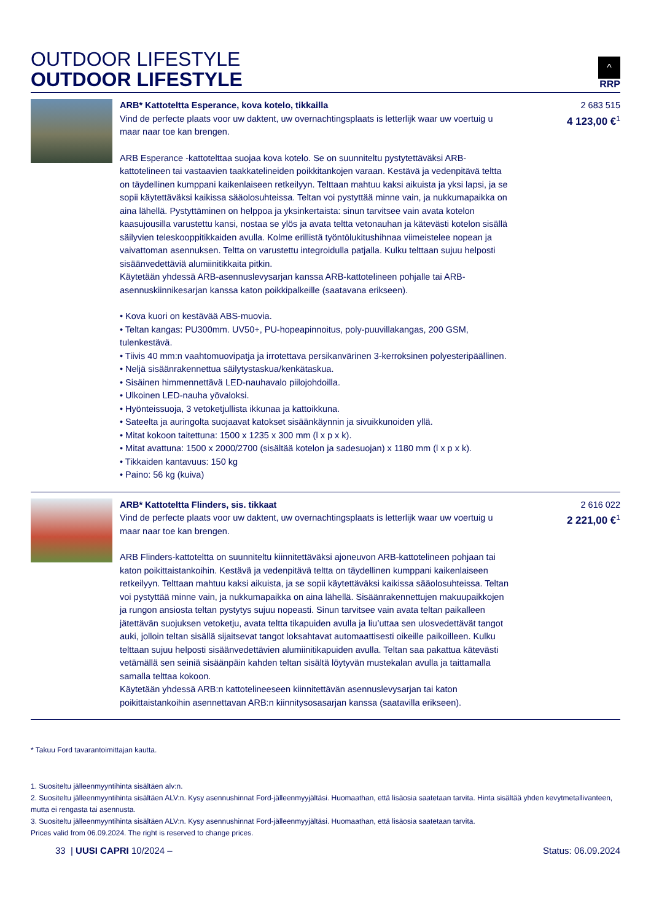OUTDOOR LIFESTYLE
OUTDOOR LIFESTYLE
^
RRP
| | ARB* Kattoteltta Esperance, kova kotelo, tikkailla Vind de perfecte plaats voor uw daktent, uw overnachtingsplaats is letterlijk waar uw voertuig u maar naar toe kan brengen. ARB Esperance -kattotelttaa suojaa kova kotelo. Se on suunniteltu pystytettäväksi ARB-kattotelineen tai vastaavien taakkatelineiden poikkitankojen varaan. Kestävä ja vedenpitävä teltta on täydellinen kumppani kaikenlaiseen retkeilyyn. Telttaan mahtuu kaksi aikuista ja yksi lapsi, ja se sopii käytettäväksi kaikissa sääolosuhteissa. Teltan voi pystyttää minne vain, ja nukkumapaikka on aina lähellä. Pystyttäminen on helppoa ja yksinkertaista: sinun tarvitsee vain avata kotelon kaasujousilla varustettu kansi, nostaa se ylös ja avata teltta vetonauhan ja kätevästi kotelon sisällä säilyvien teleskooppitikkaiden avulla. Kolme erillistä työntölukitushihnaa viimeistelee nopean ja vaivattoman asennuksen. Teltta on varustettu integroidulla patjalla. Kulku telttaan sujuu helposti sisäänvedettäviä alumiinitikkaita pitkin. Käytetään yhdessä ARB-asennuslevysarjan kanssa ARB-kattotelineen pohjalle tai ARB-asennuskiinnikesarjan kanssa katon poikkipalkeille (saatavana erikseen). • Kova kuori on kestävää ABS-muovia. • Teltan kangas: PU300mm. UV50+, PU-hopeapinnoitus, poly-puuvillakangas, 200 GSM, tulenkestävä. • Tiivis 40 mm:n vaahtomuovipatja ja irrotettava persikanvärinen 3-kerroksinen polyesteripäällinen. • Neljä sisäänrakennettua säilytystaskua/kenkätaskua. • Sisäinen himmennettävä LED-nauhavalo piilojohdoilla. • Ulkoinen LED-nauha yövaloksi. • Hyönteissuoja, 3 vetoketjullista ikkunaa ja kattoikkuna. • Sateelta ja auringolta suojaavat katokset sisäänkäynnin ja sivuikkunoiden yllä. • Mitat kokoon taitettuna: 1500 x 1235 x 300 mm (l x p x k). • Mitat avattuna: 1500 x 2000/2700 (sisältää kotelon ja sadesuojan) x 1180 mm (l x p x k). • Tikkaiden kantavuus: 150 kg • Paino: 56 kg (kuiva) | 2 683 515 4 123,00 €<sup>1</sup> |
| | ARB* Kattoteltta Flinders, sis. tikkaat Vind de perfecte plaats voor uw daktent, uw overnachtingsplaats is letterlijk waar uw voertuig u maar naar toe kan brengen. ARB Flinders-kattoteltta on suunniteltu kiinnitettäväksi ajoneuvon ARB-kattotelineen pohjaan tai katon poikittaistankoihin. Kestävä ja vedenpitävä teltta on täydellinen kumppani kaikenlaiseen retkeilyyn. Telttaan mahtuu kaksi aikuista, ja se sopii käytettäväksi kaikissa sääolosuhteissa. Teltan voi pystyttää minne vain, ja nukkumapaikka on aina lähellä. Sisäänrakennettujen makuupaikkojen ja rungon ansiosta teltan pystytys sujuu nopeasti. Sinun tarvitsee vain avata teltan paikalleen jätettävän suojuksen vetoketju, avata teltta tikapuiden avulla ja liu’uttaa sen ulosvedettävät tangot auki, jolloin teltan sisällä sijaitsevat tangot loksahtavat automaattisesti oikeille paikoilleen. Kulku telttaan sujuu helposti sisäänvedettävien alumiinitikapuiden avulla. Teltan saa pakattua kätevästi vetämällä sen seiniä sisäänpäin kahden teltan sisältä löytyvän mustekalan avulla ja taittamalla samalla telttaa kokoon. Käytetään yhdessä ARB:n kattotelineeseen kiinnitettävän asennuslevysarjan tai katon poikittaistankoihin asennettavan ARB:n kiinnitysosasarjan kanssa (saatavilla erikseen). | 2 616 022 2 221,00 €<sup>1</sup> |
* Takuu Ford tavarantoimittajan kautta.
1. Suositeltu jälleenmyyntihinta sisältäen alv:n.
2. Suositeltu jälleenmyyntihinta sisältäen ALV:n. Kysy asennushinnat Ford-jälleenmyyjältäsi. Huomaathan, että lisäosia saatetaan tarvita. Hinta sisältää yhden kevytmetallivanteen, mutta ei rengasta tai asennusta.
3. Suositeltu jälleenmyyntihinta sisältäen ALV:n. Kysy asennushinnat Ford-jälleenmyyjältäsi. Huomaathan, että lisäosia saatetaan tarvita.
Prices valid from 06.09.2024. The right is reserved to change prices.
33 | UUSI CAPRI 10/2024 – Status: 06.09.2024